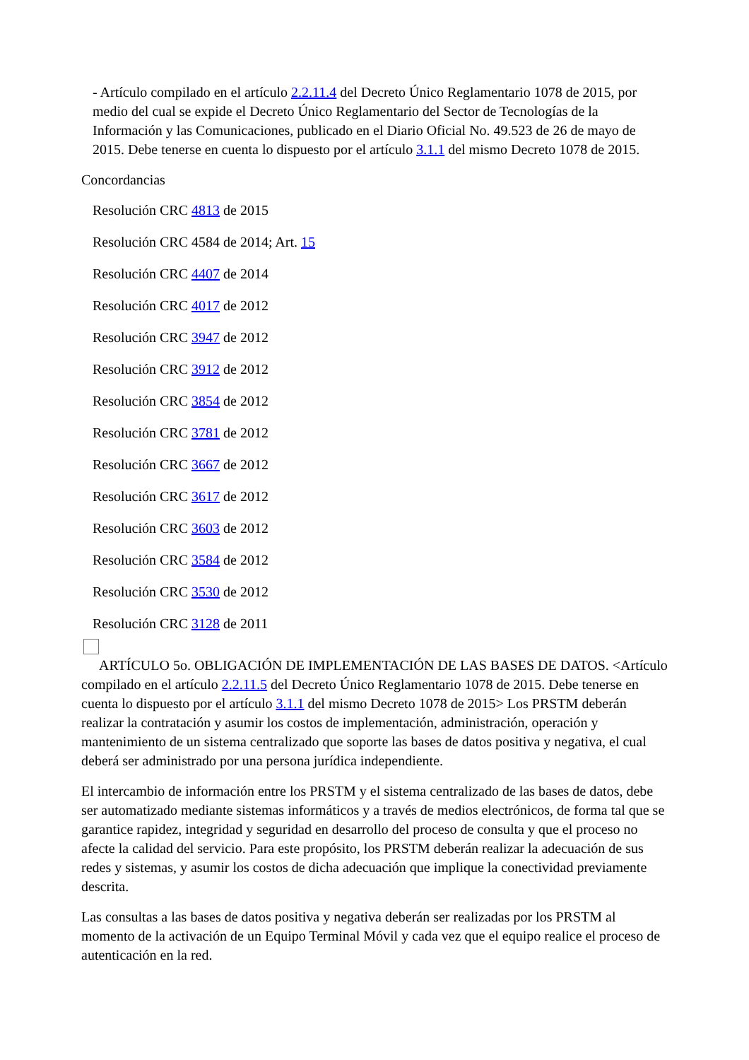- Artículo compilado en el artículo 2.2.11.4 del Decreto Único Reglamentario 1078 de 2015, por medio del cual se expide el Decreto Único Reglamentario del Sector de Tecnologías de la Información y las Comunicaciones, publicado en el Diario Oficial No. 49.523 de 26 de mayo de 2015. Debe tenerse en cuenta lo dispuesto por el artículo 3.1.1 del mismo Decreto 1078 de 2015.
Concordancias
Resolución CRC 4813 de 2015
Resolución CRC 4584 de 2014; Art. 15
Resolución CRC 4407 de 2014
Resolución CRC 4017 de 2012
Resolución CRC 3947 de 2012
Resolución CRC 3912 de 2012
Resolución CRC 3854 de 2012
Resolución CRC 3781 de 2012
Resolución CRC 3667 de 2012
Resolución CRC 3617 de 2012
Resolución CRC 3603 de 2012
Resolución CRC 3584 de 2012
Resolución CRC 3530 de 2012
Resolución CRC 3128 de 2011
ARTÍCULO 5o. OBLIGACIÓN DE IMPLEMENTACIÓN DE LAS BASES DE DATOS. <Artículo compilado en el artículo 2.2.11.5 del Decreto Único Reglamentario 1078 de 2015. Debe tenerse en cuenta lo dispuesto por el artículo 3.1.1 del mismo Decreto 1078 de 2015> Los PRSTM deberán realizar la contratación y asumir los costos de implementación, administración, operación y mantenimiento de un sistema centralizado que soporte las bases de datos positiva y negativa, el cual deberá ser administrado por una persona jurídica independiente.
El intercambio de información entre los PRSTM y el sistema centralizado de las bases de datos, debe ser automatizado mediante sistemas informáticos y a través de medios electrónicos, de forma tal que se garantice rapidez, integridad y seguridad en desarrollo del proceso de consulta y que el proceso no afecte la calidad del servicio. Para este propósito, los PRSTM deberán realizar la adecuación de sus redes y sistemas, y asumir los costos de dicha adecuación que implique la conectividad previamente descrita.
Las consultas a las bases de datos positiva y negativa deberán ser realizadas por los PRSTM al momento de la activación de un Equipo Terminal Móvil y cada vez que el equipo realice el proceso de autenticación en la red.